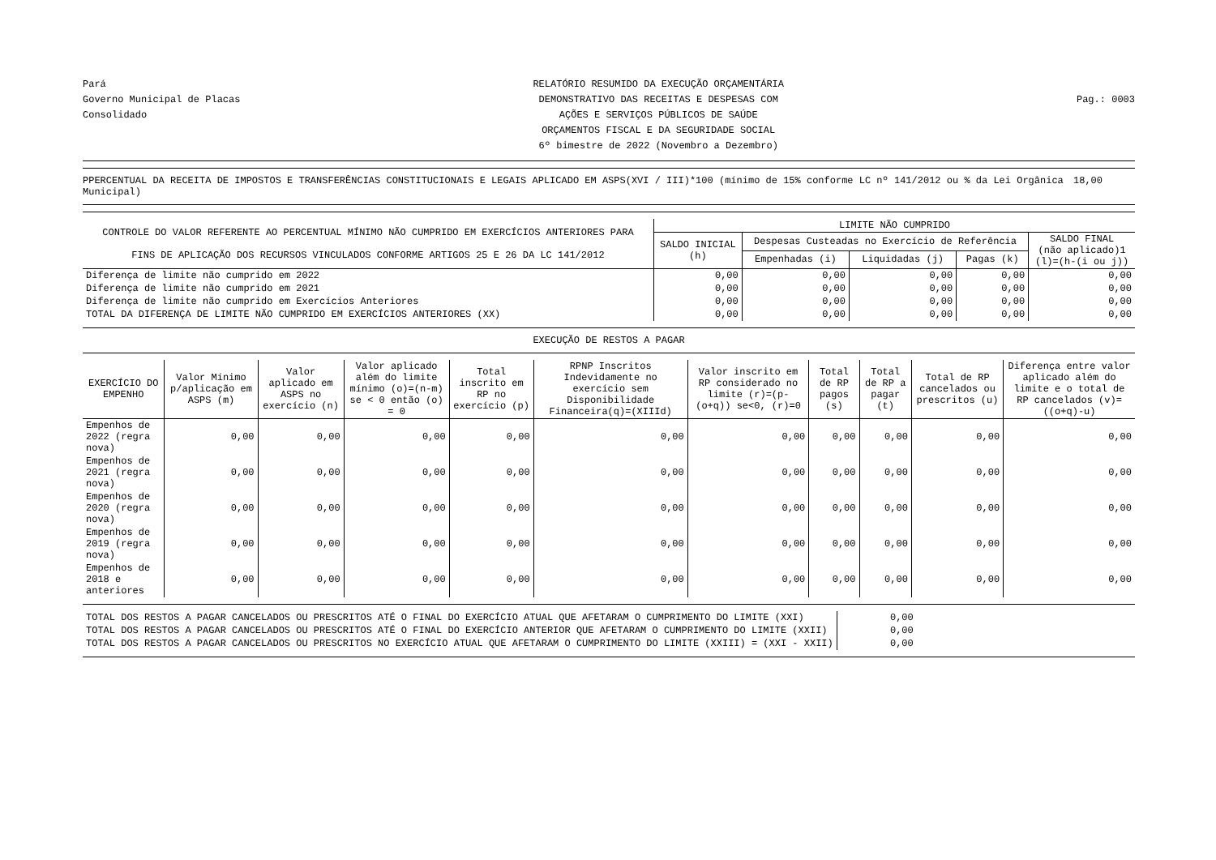Pará
Governo Municipal de Placas
Consolidado
RELATÓRIO RESUMIDO DA EXECUÇÃO ORÇAMENTÁRIA
DEMONSTRATIVO DAS RECEITAS E DESPESAS COM
AÇÕES E SERVIÇOS PÚBLICOS DE SAÚDE
ORÇAMENTOS FISCAL E DA SEGURIDADE SOCIAL
6º bimestre de 2022 (Novembro a Dezembro)
Pag.: 0003
PPERCENTUAL DA RECEITA DE IMPOSTOS E TRANSFERÊNCIAS CONSTITUCIONAIS E LEGAIS APLICADO EM ASPS(XVI / III)*100 (mínimo de 15% conforme LC nº 141/2012 ou % da Lei Orgânica Municipal) 18,00
| CONTROLE DO VALOR REFERENTE AO PERCENTUAL MÍNIMO NÃO CUMPRIDO EM EXERCÍCIOS ANTERIORES PARA FINS DE APLICAÇÃO DOS RECURSOS VINCULADOS CONFORME ARTIGOS 25 E 26 DA LC 141/2012 | LIMITE NÃO CUMPRIDO | | | | |
| --- | --- | --- | --- | --- | --- |
| | SALDO INICIAL (h) | Despesas Custeadas no Exercício de Referência | | | SALDO FINAL (não aplicado)1 (l)=(h-(i ou j)) |
| | | Empenhadas (i) | Liquidadas (j) | Pagas (k) | |
| Diferença de limite não cumprido em 2022 | 0,00 | 0,00 | 0,00 | 0,00 | 0,00 |
| Diferença de limite não cumprido em 2021 | 0,00 | 0,00 | 0,00 | 0,00 | 0,00 |
| Diferença de limite não cumprido em Exercícios Anteriores | 0,00 | 0,00 | 0,00 | 0,00 | 0,00 |
| TOTAL DA DIFERENÇA DE LIMITE NÃO CUMPRIDO EM EXERCÍCIOS ANTERIORES (XX) | 0,00 | 0,00 | 0,00 | 0,00 | 0,00 |
EXECUÇÃO DE RESTOS A PAGAR
| EXERCÍCIO DO EMPENHO | Valor Mínimo p/aplicação em ASPS (m) | Valor aplicado em ASPS no exercício (n) | Valor aplicado além do limite mínimo (o)=(n-m) se < 0 então (o) = 0 | Total inscrito em RP no exercício (p) | RPNP Inscritos Indevidamente no exercício sem Disponibilidade Financeira(q)=(XIIId) | Valor inscrito em RP considerado no limite (r)=(p-(o+q)) se<0, (r)=0 | Total de RP pagos (s) | Total de RP a pagar (t) | Total de RP cancelados ou prescritos (u) | Diferença entre valor aplicado além do limite e o total de RP cancelados (v)=((o+q)-u) |
| --- | --- | --- | --- | --- | --- | --- | --- | --- | --- | --- |
| Empenhos de 2022 (regra nova) | 0,00 | 0,00 | 0,00 | 0,00 | 0,00 | 0,00 | 0,00 | 0,00 | 0,00 | 0,00 |
| Empenhos de 2021 (regra nova) | 0,00 | 0,00 | 0,00 | 0,00 | 0,00 | 0,00 | 0,00 | 0,00 | 0,00 | 0,00 |
| Empenhos de 2020 (regra nova) | 0,00 | 0,00 | 0,00 | 0,00 | 0,00 | 0,00 | 0,00 | 0,00 | 0,00 | 0,00 |
| Empenhos de 2019 (regra nova) | 0,00 | 0,00 | 0,00 | 0,00 | 0,00 | 0,00 | 0,00 | 0,00 | 0,00 | 0,00 |
| Empenhos de 2018 e anteriores | 0,00 | 0,00 | 0,00 | 0,00 | 0,00 | 0,00 | 0,00 | 0,00 | 0,00 | 0,00 |
| TOTAL DOS RESTOS A PAGAR CANCELADOS OU PRESCRITOS ATÉ O FINAL DO EXERCÍCIO ATUAL QUE AFETARAM O CUMPRIMENTO DO LIMITE (XXI) | 0,00 |
| TOTAL DOS RESTOS A PAGAR CANCELADOS OU PRESCRITOS ATÉ O FINAL DO EXERCÍCIO ANTERIOR QUE AFETARAM O CUMPRIMENTO DO LIMITE (XXII) | 0,00 |
| TOTAL DOS RESTOS A PAGAR CANCELADOS OU PRESCRITOS NO EXERCÍCIO ATUAL QUE AFETARAM O CUMPRIMENTO DO LIMITE (XXIII) = (XXI - XXII) | 0,00 |